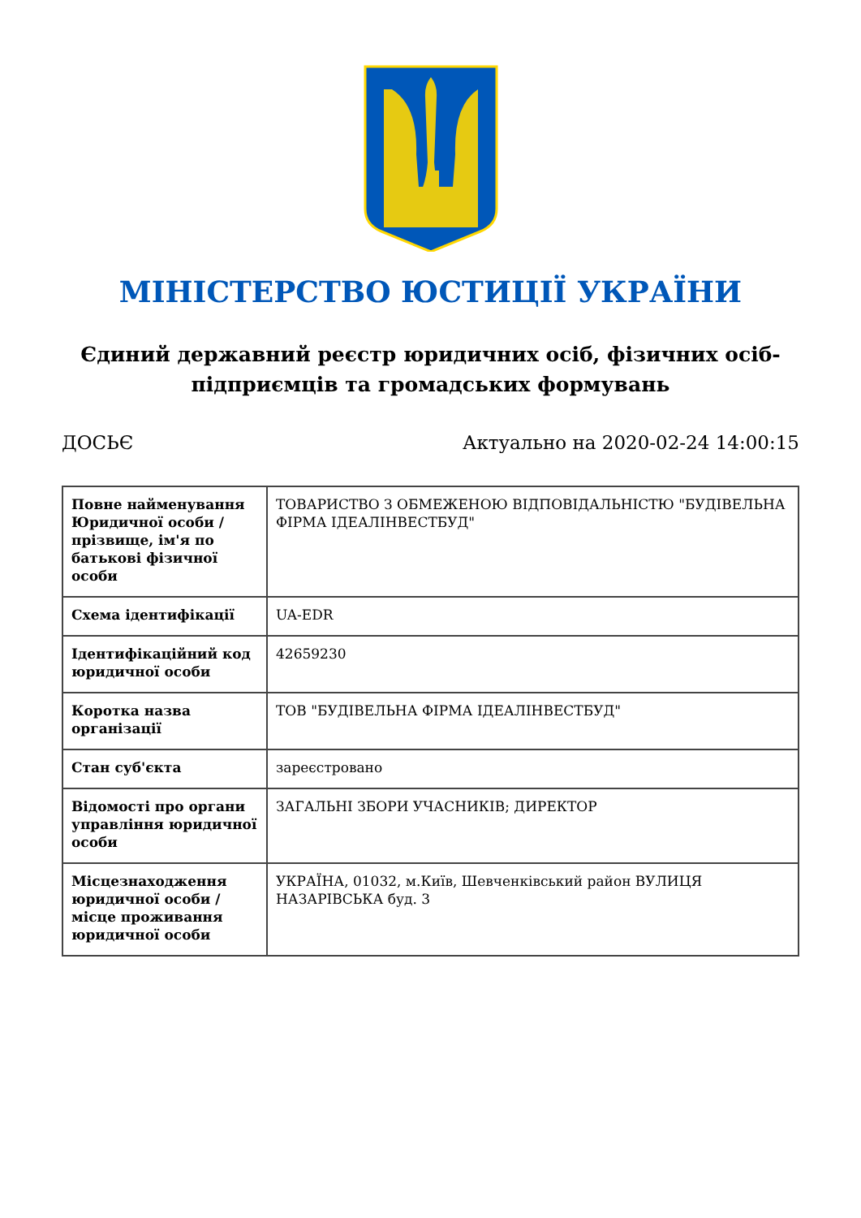МІНІСТЕРСТВО ЮСТИЦІЇ УКРАЇНИ
Єдиний державний реєстр юридичних осіб, фізичних осіб-підприємців та громадських формувань
ДОСЬЄ Актуально на 2020-02-24 14:00:15
| Повне найменування Юридичної особи / прізвище, ім'я по батькові фізичної особи | ТОВАРИСТВО З ОБМЕЖЕНОЮ ВІДПОВІДАЛЬНІСТЮ "БУДІВЕЛЬНА ФІРМА ІДЕАЛІНВЕСТБУД" |
| Схема ідентифікації | UA-EDR |
| Ідентифікаційний код юридичної особи | 42659230 |
| Коротка назва організації | ТОВ "БУДІВЕЛЬНА ФІРМА ІДЕАЛІНВЕСТБУД" |
| Стан суб'єкта | зареєстровано |
| Відомості про органи управління юридичної особи | ЗАГАЛЬНІ ЗБОРИ УЧАСНИКІВ; ДИРЕКТОР |
| Місцезнаходження юридичної особи / місце проживання юридичної особи | УКРАЇНА, 01032, м.Київ, Шевченківський район ВУЛИЦЯ НАЗАРІВСЬКА буд. 3 |